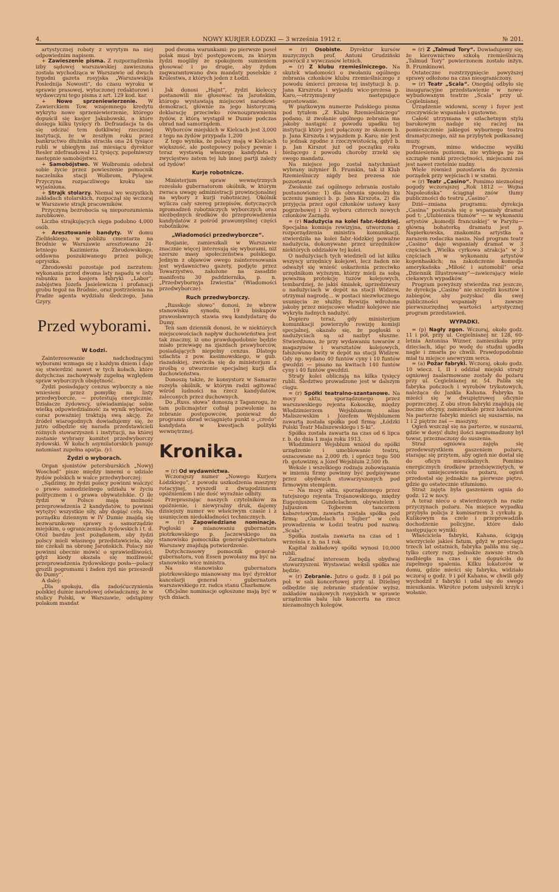4. NOWY KURJER ŁODZKI — 3 września 1912 r. № 201.
artystycznej roboty z wyrytym na niej odpowiednim napisem.
+ Zawieszenie pisma. Z rozporządzenia izby sądowej warszawskiej zawieszona została wychodząca w Warszawie od dwuch tygodni gazeta rosyjska „Warszawskija Poslednija Nowosti“, do czasu wyroku w sprawie prasowej, wytoczonej redaktorowi i wydawczyni tego pisma z art. 129 kod. kar.
+ Nowe sprzeniewierzenie. W Zawierckiem Tow. wzajemnego kredytu wykryto nowe sprzeniewierzenie, którego dopuścił się kasjer Jakubowski, a które dosięga kilku tysięcy rb. Defraudacja ta da się odczuć tem dotkliwiej rzeczonej instytucji, że w zeszłym roku przez bankructwo dłużnika straciła ona 24 tysiące rubli w ubiegłym zaś miesiącu dyrektor Resler zdefraudował 12 tysięcy, popełniwszy następnie samobójstwo.
+ Samobójstwo. W Wolbromiu odebrał sobie życie przez powieszenie pomocnik naczelnika stacji Wolbrom, Pylajew. Przyczyna rozpaczliwego kroku nie wyjaśniona.
+ Strajk stolarzy. Niemal we wszystkich zakładach stolarskich, rozpoczął się wczoraj w Warszawie strajk pracowników.
Przyczyną bezrobocia są nieporozumienia zarobkowe.
Liczba strajkujących sięga podobno 4,000 osób.
+ Aresztowanie bandyty. W domu Zielińskiego, w pobliżu cmentarza na Bródnie w Warszawie aresztowano 24-letniego Kazimierza Zbrodowskiego, oddawna poszukiwanego przez policję opryszka.
Zbrodowski pozostaje pod zarzutem: wykonania przed dwoma laty napadu w celu rabunku na kasjera fabryki „Labor“, zabójstwa Józefa Jasielewicza i profanacji grobu tegoż na Bródnie, oraz postrzelenia na Pradze agenta wydziału śledczego, Jana Gzyry.
Przed wyborami.
W Łodzi.
Zainteresowanie nadchodzącymi wyborami wzmaga się z każdym dniem i daje się stwierdzić nawet w tych kołach, które dotychczas zachowywały zupełną względem spraw wyborczych obojętność.
Żydzi posiadający cenzus wyborczy a nie wniesieni przez pomyłkę na listy przedwyborcze, — protestują energicznie. Działacze żydowscy, uświadamiając sobie wielką odpowiedzialność za wynik wyborów, coraz poważniej traktują swą akcję. Ze źródeł wiarogodnych dowiadujemy się, że jutro odbędzie się narada przedstawicieli różnych stowarzyszeń i instytucji, na której zostanie wybrany komitet przedwyborczy żydowski. W kołach asymilatorskich panuje natomiast zupełna apatja. (y).
Żydzi o wyborach.
Organ sjonistów petersburskich „Nowyj Woschod“ pisze między innemi o udziale żydów polskich w walce przedwyborczej:
„Sądzimy, że żydzi polscy powinni walczyć o prawo samodzielnego udziału w życiu politycznem i o prawa obywatelskie. O ile żydzi w Polsce mają możność przeprowadzenia 2 kandydatów, to powinni wytężyć wszystkie siły, aby dopiąć celu. Na porządku dziennym w IV Dumie znajdą się bezwarunkowo sprawy o samorządzie miejskim, o ograniczeniach żydowskich i t. d. Otóż bardzo jest pożądanem, aby żydzi polscy mieli własnego przedstawiciela, aby nie czekali na obronę Jarońskich. Polacy nie powinni obecnie mówić o sprawiedliwości, gdyż kiedy okazała się możliwość przeprowadzenia żydowskiego posła—polacy grozili pogromami i żaden żyd nie przeszedł do Dumy“.
A dalej:
„Dla spokoju, dla zadośćuczynienia polskiej dumie narodowej oświadczamy, że w stolicy Polski, w Warszawie, odstąpimy polakom mandat
pod dwoma warunkami: po pierwsze poseł polak musi być postępowcem, za którym żydzi mogliby ze spokojnem sumieniem głosować i po drugie, aby żydom zagwarantowano dwa mandaty poselskie z Królestwa, z których jeden z Łodzi.
*
Jak donosi „Hajnt“, żydzi kieleccy postanowili nie głosować za Jarońskim, którego wystawiają miejscowi narodowi-demokraci, głównie za jego historyczną deklarację przeciwko równouprawnieniu żydów, z którą wystąpił w Dumie podczas obrad nad samorządem.
Wyborców miejskich w Kielcach jest 3,000 z tego na żydów przypada 1,200
Z tego wynika, że polacy mają w Kielcach większość, ale postępowcy polscy pewnie i teraz wystawią własnego kandydata i zwycięstwo zatem tej lub innej partji zależy od żydów!
Kurje robotnicze.
Ministerjum spraw wewnętrznych rozesłało gubernatorom okólnik, w którym zwraca uwagę administracji prowincjonalnej na wybory z kurji robotniczej. Okólnik wylicza cały szereg przepisów, dotyczących zgromadzeń robotniczych wyborczych oraz niezbędnych środków do przeprowadzenia kandydatów z pośród prawomyślnej części robotników.
„Wiadomości przedwyborcze“.
Rosjanie, zamieszkali w Warszawie znacznie więcej interesują się wyborami, niż szersze masy społeczeństwa polskiego. Jednym z objawów owego zainteresowania jest wydawnictwo gazety, podjęte przez Towarzystwo, założone na zasadzie manifestu 30 października, p. n. „Przedwybornyja Izwiestia“ (Wiadomości przedwyborcze).
Ruch przedwyborczy.
„Russkoje słowo“ donosi, że wbrew stanowisku synodu, 19 biskupów prawosławnych stawia swą kandydaturę do Dumy.
Ten sam dziennik donosi, że w niektórych miejscowościach napływ duchowieństwa jest tak znaczny, iż ono prawdopodobnie będzie miało przewagę na zjazdach prawyborców, posiadających niepełny cenzus. Dlatego szlachta z pow. kasimowskiego, w gub. riazańskiej, zwróciła się do ministerjum z prośbą o utworzenie specjalnej kurji dla duchowieństwa.
Donoszą także, że konsystorz w Samarze rozsyła okólnik, w którym radzi agitować wśród ludności na rzecz kandydatów, zaleconych przez duchownych.
Do „Russ. słowa“ donoszą z Taganrogu, że tam policmajster cofnął pozwolenie na zebranie postępowców, ponieważ do programu obrad wciągnięto punkt o „credo“ kandydata w kwestjach polityki wewnętrznej.
Kronika.
= (r) Od wydawnictwa.
Wczorajszy numer „Nowego Kurjera Łódzkiego“, z powodu uszkodzenia maszyny rotacyjnej, wyszedł z dwugodzinnem opóźnieniem i nie dość wyraźnie odbity.
Przepraszając naszych czytelników za opóźnienie, i niewyraźny druk, dajemy dzisiejszy numer we właściwym czasie i z usunięciem niedokładności technicznych.
= (r) Zapowiedziane nominacje. Pogłoski o mianowaniu gubernatora piotrkowskiego p. Jaczewskiego na stanowisko pomocnika generał-gubernatora Warszawy znajdują potwierdzenie.
Dotychczasowy pomocnik generał-gubernatora, von Essen powołany ma być na stanowisko wice ministra.
Na stanowisko gubernatora piotrkowskiego mianowany ma być dyrektor kancelarji generał - gubernatora warszawskiego rz. radca stanu Charłamow.
Oficjalne nominacje ogłoszone mają być w tych dniach.
= (r) Osobiste. Dyrektor kursów muzycznych prof. Antoni Grudziński powrócił z wywczasów letnich.
= (r) Z klubu rzemieślniczego. Na skutek wiadomości o zwołaniu ogólnego zebrania członków klubu rzemieślniczego z powodu śmierci prezesa tej instytucji b. p. Jana Kirszrota i wyjazdu wice-prezesa p. Karo,—otrzymujemy następujące sprostowanie.
W piątkowym numerze Pańskiego pisma pod tytułem „Z Klubu Rzemieślniczego“ podano, iż zwołanie ogólnego zebrania ma jakoby nastąpić z powodu upadku tej instytucji który jest połączony ze skonem b. p. Jana Kirszota i wyjazdem p. Karo; nie jest to jednak zgodne z rzeczywistością, gdyż b. p. Jan Kirszot już od początku roku bieżącego z powodu choroby zrzekł się swego mandatu.
Na miejsce jego został natychmiast wybrany inżynier B. Frumkin, tak iż Klub Rzemieślniczy nigdy bez prezesa nie pozostawał.
Zwołanie zaś ogólnego zebrania zostało postanowione: 1) dla obrania sposobu ku uczeniu pamięci b. p. Jana Kirszota, 2) dla przyjęcia przez ogół członków ustawy kasy pogrzebowej i 3) wyboru czterech nowych członków Zarządu.
= (r) Nadużycia na kolei fabr.-łódzkiej. Specjalna komisja rewizyjna, utworzona z rozporządzenia ministra komunikacji, stwierdziła na kolei fabr.-łódzkiej poważne nadużycia, dokonywane przez urzędników niektórych oddziałów tej kolei.
O nadużyciach tych wiedzieli od lat kilku wszyscy urzędnicy kolejowi, lecz żaden nie odważył się wnieść oskarżenia przeciwko urzędnikom wyższym, którzy mieli za sobą poważną protekcję tuzów kolejowych, tembardziej, że jakiś śmiałek, uprzedziwszy o nadużyciach w depôt na stacji Widzew, otrzymał nagrodę... w postaci niezwłocznego usunięcia ze służby. Rewizja wdrożona jakoby przez miejscowe władze kolejowe nie wykryła żadnych nadużyć.
Dopiero teraz, gdy ministerjum komunikacji powierzyło rewizję komisji specjalnej, okazało się, że pogłoski o nadużyciach są aż nazbyt słuszne. Stwierdzono, że przy wydawaniu towarów z magazynów i warsztatów kolejowych, fałszowano kwity w depôt na stacji Widzew. Gdy np. wydano 40 funtów cyny i 10 funtów gwoździ — pisano na kwitach 140 funtów cyny i 40 funtów gwoździ.
Straty kolei obliczają na kilka tysięcy rubli. Śledztwo prowadzone jest w dalszym ciągu.
= (r) Spółki teatralno-szantanowe. Na mocy aktu, sporządzonego przez warszawskiego rejenta Kokoszkę, między Włodzimierzem Wejsblumem alias Maliszewskim i Józefem Wejsblumem zawartą została spółka pod firmą: „Łódzki Polski Teatr Maliszewskiego i S-ki“.
Spółka została zawarta na czas od 6 lipca r. b. do dnia 1 maja roku 1913.
Włodzimierz Wejsblum wniósł do spółki urządzenie i umeblowanie teatru, oszacowane na 2,000 rb. i oprócz tego 500 rb. gotowizny, a Józef Wejsblum 2,500 rb.
Weksle i wszelkiego rodzaju zobowiązania w imieniu firmy powinny być podpisywane przez obydwuch stowarzyszonych pod firmowym stemplem.
— Na mocy aktu, sporządzonego przez tutejszego rejenta Trojanowskiego, między Eugenjuszem Gundelachem, obywatelem i Juljuszem Tojberem tancerzem kabaretowym, zawarta została spółka pod firmą: „Gundelach i Tojber“ w celu prowadzenia w Łodzi teatru pod nazwą: „Scala“.
Spółka została zawarta na czas od 1 września r. b. na 1 rok.
Kapitał zakładowy spółki wynosi 10,000 rubli.
Zarządzać interesem będą obydwaj stowarzyszeni. Wystawiać weksli spółka nie będzie.
= (r) Zebranie. Jutro o godz. 8 i pół po poł. w sali koncertowej przy ul. Dzielnej odbędzie się zebranie studentów wyższ. zakładów naukowych rosyjskich w sprawie urządzenia balu lub koncertu na rzecz niezamożnych kolegów.
= (r) Z „Talmud Tory“. Dowiadujemy się, że kierownictwo szkołą rzemieślniczą „Talmud Tory“ powierzonem zostało inżyn. B. Frumkinowi.
Ostateczne rozstrzygnięcie powyższej sprawy odłożono na czas nieograniczony.
= (r) Teatr „Scala“. Onegdaj odbyło się inauguracyjne przedstawienie w nowo-wybudowanym teatrze „Scala“ przy ul. Cegielnianej.
Urządzenie widowni, sceny i foyer jest rzeczywiście wspaniałe i gustowne.
Całość utrzymana w szlachetnym stylu barokowym nadaje się raczej na pomieszczenie jakiegoś wybornego teatru dramatycznego, niż na przybytek podkasanej muzy.
Program, mimo widoczne wysiłki podniesienia poziomu, nie wybiega po za szczupłe ramki przeciętności, miejscami zaś jest nawet rzetelnie nudny.
Wiele również pozostawia do życzenia porządek przy wejściach i w szatni.
= (r) Teatr „Casino“. Pomimo nieznośnej pogody wczorajszej „Rok 1812 — Wojna Napoleońska“ ściągnął znów tłumy publiczności do teatru „Casino“.
Dziś—zmiana programu: dyrekcja „Casina“ postarała się o wspaniały dramat pod t: „Ulubienica tłumów“ — w wykonaniu artystów „komedji francuskiej“ w Paryżu— główną bohaterką dramatu jest p. Napierkowska, znakomita artystka a zarazem rodaczka nasza. Nad program teatr „Casino“ daje wspaniały dramat w 3 częściach „Wielka cyrkowa atrakcja“ w 3 częściach w wykonaniu artystów kopenhaskich; na zakończenie komedja amerykańska „Miłość i automobil“ oraz „Dziennik Illustrowany“—zawierający wiele ciekawych wypadków.
Program powyższy stwierdza raz jeszcze, że dyrekcja „Casino“ nie szczędzi kosztów i zabiegów, aby pozyskać dla swej publiczności wspaniały i zawsze pierwszorzędnej wartości artystycznej program przedstawień.
WYPADKI.
= (p) Nagły zgon. Wczoraj, około godz. 11 i pół, przy ul. Cegielnianej nr. 128, 60-letnia Antonina Wizner, zamieszkała przy dzieciach, idąc po wodę do studni upadła nagle i zmarła po chwili. Prawdopodobnie miał tu miejsce anewryzm serca.
= (a) Pożar fabryki. Wczoraj, około godz. 10 wiecz. I, II i oddział miejski straży ogniowej zaalarmowane zostały do pożaru przy ul. Cegielnianej nr. 54. Paliła się fabryka pończoch i wyrobów trykotowych, należąca do Jankla Kahana. Fabryka ta mieści się w dwupiętrowej oficynie poprzecznej. Z obu stron fabryki znajdują się boczne oficyny, zamieszkałe przez lokatorów. Na parterze fabryki mieści się suszarnia, na 1 i 2 piętrze zaś — maszyny.
Ogień wszczął się na parterze, w suszarni, gdzie w dosyć dużej ilości nagromadzony był towar, przeznaczony do suszenia.
Straż ogniowa zajęła się przedewszystkiem gaszeniem pożaru, starając się przytem, aby ogień nie dostał się do oficyn mieszkalnych. Pomimo energicznych środków przedsięwziętych, w celu umiejscowienia pożaru, ogień przedostał się jednakże na pierwsze piętro, gdzie go ostatecznie stłumiono.
Straż zajęta była gaszeniem ognia do godz. 12 w nocy.
A teraz nieco o stwierdzonych na razie przyczynach pożaru. Na miejsce wypadku przybyła policja z komisarzem 3 cyrkułu p. Kulikowym na czele i przeprowadziła dochodzenie policyjne, które dało następujące wyniki:
Właściciela fabryki, Kahana, ścigają wierzyciele jakieś fatum, gdyż w przeciągu trzech lat ostatnich, fabryka paliła mu się... tylko cztery razy, jednakże zawsze strach nadbiegła na czas i nie dopuściła do zupełnego spalenia. Kilku lokatorów w domu, gdzie mieści się fabryka, widziało wczoraj o godz. 9 i pół Kahana, w chwili gdy wychodził z fabryki i udał się do swego mieszkania. Wkrótce potem usłyszeli krzyk i wołanie.